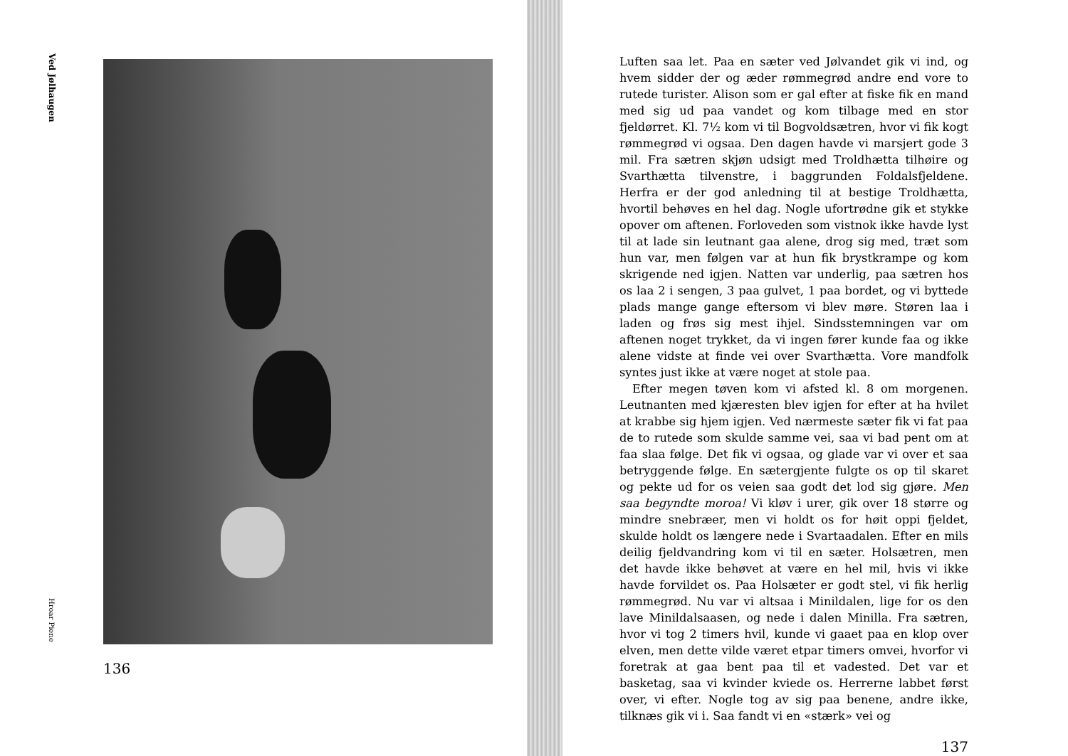Ved Jølhaugen
Hroar Piene
136
Luften saa let. Paa en sæter ved Jølvandet gik vi ind, og hvem sidder der og æder rømmegrød andre end vore to rutede turister. Alison som er gal efter at fiske fik en mand med sig ud paa vandet og kom tilbage med en stor fjeldørret. Kl. 7½ kom vi til Bogvoldsætren, hvor vi fik kogt rømmegrød vi ogsaa. Den dagen havde vi marsjert gode 3 mil. Fra sætren skjøn udsigt med Troldhætta tilhøire og Svarthætta tilvenstre, i baggrunden Foldalsfjeldene. Herfra er der god anledning til at bestige Troldhætta, hvortil behøves en hel dag. Nogle ufortrødne gik et stykke opover om aftenen. Forloveden som vistnok ikke havde lyst til at lade sin leutnant gaa alene, drog sig med, træt som hun var, men følgen var at hun fik brystkrampe og kom skrigende ned igjen. Natten var underlig, paa sætren hos os laa 2 i sengen, 3 paa gulvet, 1 paa bordet, og vi byttede plads mange gange eftersom vi blev møre. Støren laa i laden og frøs sig mest ihjel. Sindsstemningen var om aftenen noget trykket, da vi ingen fører kunde faa og ikke alene vidste at finde vei over Svarthætta. Vore mandfolk syntes just ikke at være noget at stole paa.
Efter megen tøven kom vi afsted kl. 8 om morgenen. Leutnanten med kjæresten blev igjen for efter at ha hvilet at krabbe sig hjem igjen. Ved nærmeste sæter fik vi fat paa de to rutede som skulde samme vei, saa vi bad pent om at faa slaa følge. Det fik vi ogsaa, og glade var vi over et saa betryggende følge. En sætergjente fulgte os op til skaret og pekte ud for os veien saa godt det lod sig gjøre. Men saa begyndte moroa! Vi kløv i urer, gik over 18 større og mindre snebræer, men vi holdt os for høit oppi fjeldet, skulde holdt os længere nede i Svartaadalen. Efter en mils deilig fjeldvandring kom vi til en sæter. Holsætren, men det havde ikke behøvet at være en hel mil, hvis vi ikke havde forvildet os. Paa Holsæter er godt stel, vi fik herlig rømmegrød. Nu var vi altsaa i Minildalen, lige for os den lave Minildalsaasen, og nede i dalen Minilla. Fra sætren, hvor vi tog 2 timers hvil, kunde vi gaaet paa en klop over elven, men dette vilde været etpar timers omvei, hvorfor vi foretrak at gaa bent paa til et vadested. Det var et basketag, saa vi kvinder kviede os. Herrerne labbet først over, vi efter. Nogle tog av sig paa benene, andre ikke, tilknæs gik vi i. Saa fandt vi en «stærk» vei og
137